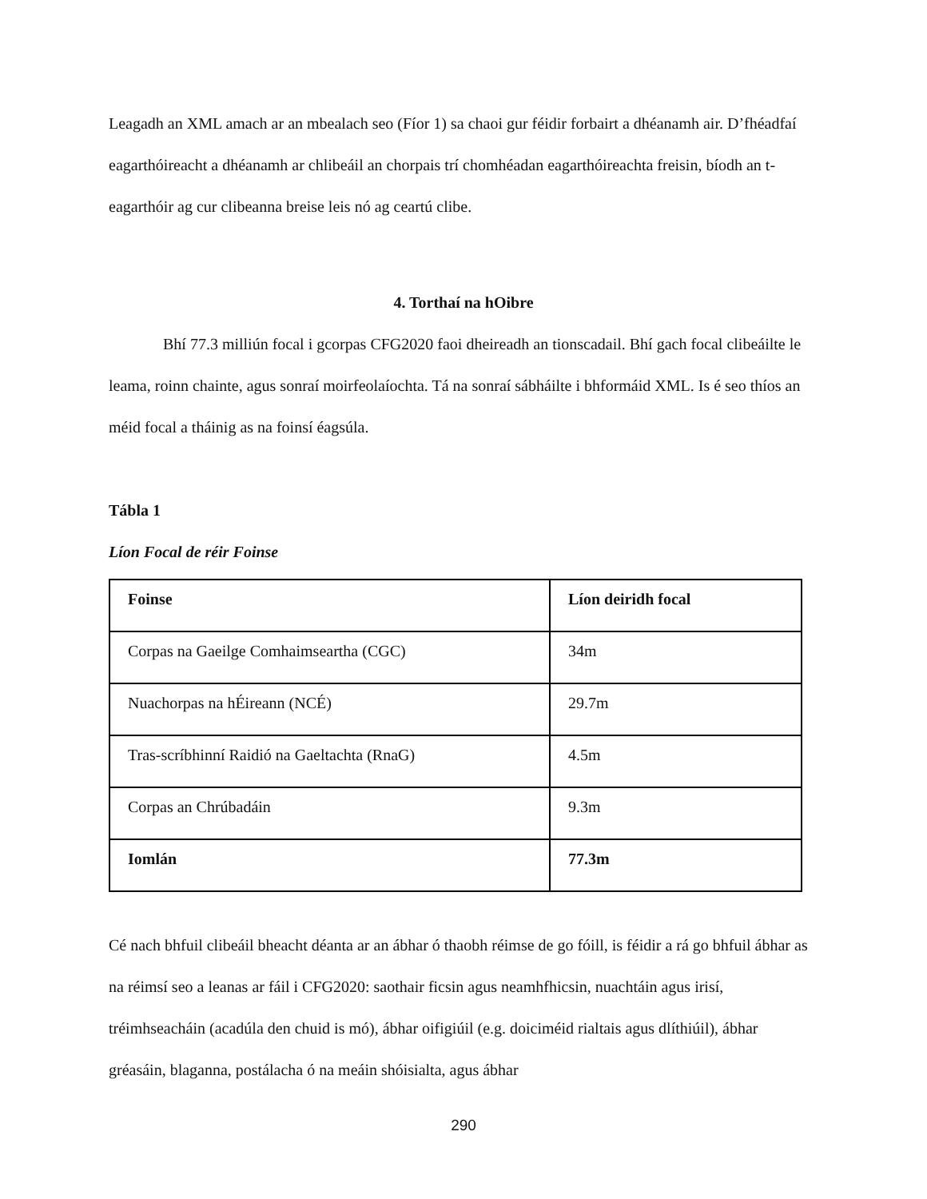Leagadh an XML amach ar an mbealach seo (Fíor 1) sa chaoi gur féidir forbairt a dhéanamh air. D’fhéadfaí eagarthóireacht a dhéanamh ar chlibeáil an chorpais trí chomhéadan eagarthóireachta freisin, bíodh an t-eagarthóir ag cur clibeanna breise leis nó ag ceartú clibe.
4. Torthaí na hOibre
Bhí 77.3 milliún focal i gcorpas CFG2020 faoi dheireadh an tionscadail. Bhí gach focal clibeáilte le leama, roinn chainte, agus sonraí moirfeolaíochta. Tá na sonraí sábháilte i bhformáid XML. Is é seo thíos an méid focal a tháinig as na foinsí éagsúla.
Tábla 1
Líon Focal de réir Foinse
| Foinse | Líon deiridh focal |
| --- | --- |
| Corpas na Gaeilge Comhaimseartha (CGC) | 34m |
| Nuachorpas na hÉireann (NCÉ) | 29.7m |
| Tras-scríbhinní Raidió na Gaeltachta (RnaG) | 4.5m |
| Corpas an Chrúbadáin | 9.3m |
| Iomlán | 77.3m |
Cé nach bhfuil clibeáil bheacht déanta ar an ábhar ó thaobh réimse de go fóill, is féidir a rá go bhfuil ábhar as na réimsí seo a leanas ar fáil i CFG2020: saothair ficsin agus neamhfhicsin, nuachtáin agus irisí, tréimhseacháin (acadúla den chuid is mó), ábhar oifigiúil (e.g. doiciméid rialtais agus dlíthiúil), ábhar gréasáin, blaganna, postálacha ó na meáin shóisialta, agus ábhar
290